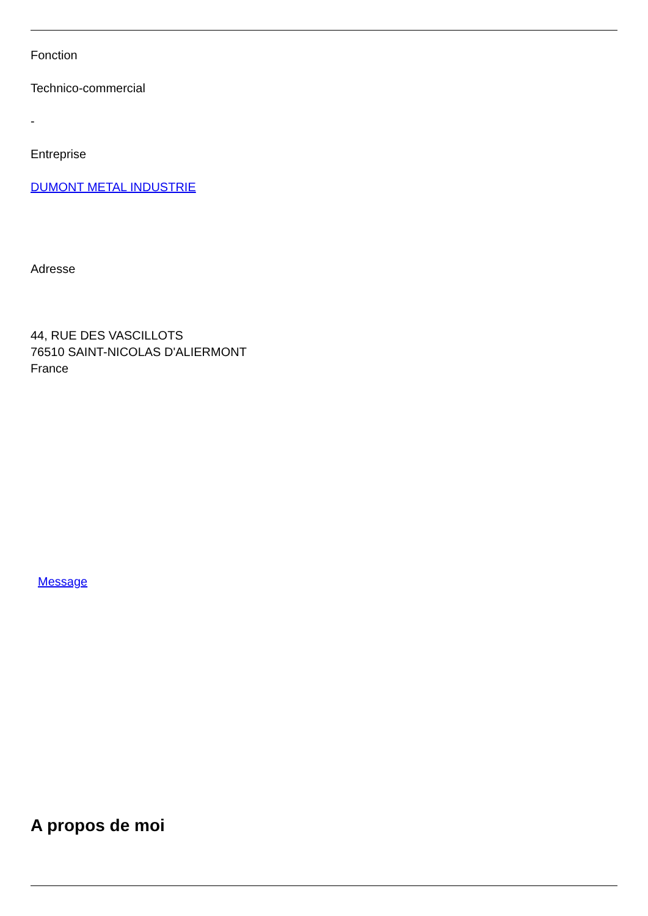Fonction
Technico-commercial
-
Entreprise
DUMONT METAL INDUSTRIE
Adresse
44, RUE DES VASCILLOTS
76510 SAINT-NICOLAS D'ALIERMONT
France
Message
A propos de moi